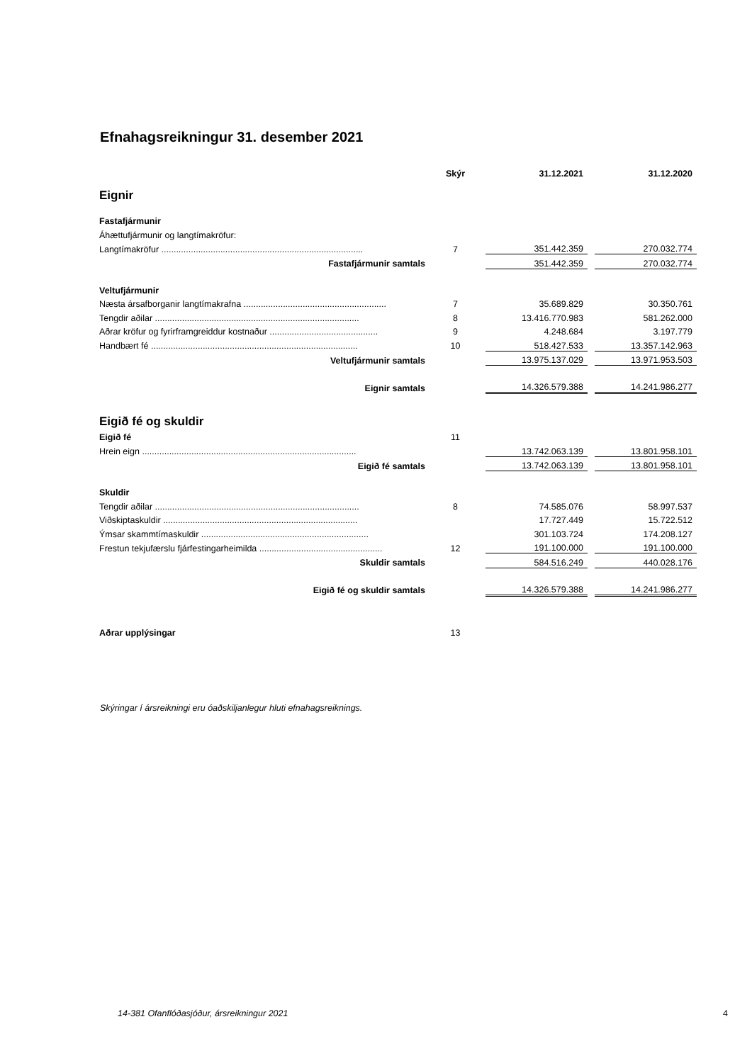Efnahagsreikningur 31. desember 2021
| | Skýr | 31.12.2021 | | 31.12.2020 |
| Eignir | | | | |
| Fastafjármunir | | | | |
| Áhættufjármunir og langtímakröfur: | | | | |
| Langtímakröfur .................................................................................. | 7 | 351.442.359 | | 270.032.774 |
| Fastafjármunir samtals | | 351.442.359 | | 270.032.774 |
| Veltufjármunir | | | | |
| Næsta ársafborganir langtímakrafna .......................................................... | 7 | 35.689.829 | | 30.350.761 |
| Tengdir aðilar ................................................................................... | 8 | 13.416.770.983 | | 581.262.000 |
| Aðrar kröfur og fyrirframgreiddur kostnaður ............................................ | 9 | 4.248.684 | | 3.197.779 |
| Handbært fé .................................................................................... | 10 | 518.427.533 | | 13.357.142.963 |
| Veltufjármunir samtals | | 13.975.137.029 | | 13.971.953.503 |
| Eignir samtals | | 14.326.579.388 | | 14.241.986.277 |
| Eigið fé og skuldir | | | | |
| Eigið fé | 11 | | | |
| Hrein eign ....................................................................................... | | 13.742.063.139 | | 13.801.958.101 |
| Eigið fé samtals | | 13.742.063.139 | | 13.801.958.101 |
| Skuldir | | | | |
| Tengdir aðilar ................................................................................... | 8 | 74.585.076 | | 58.997.537 |
| Viðskiptaskuldir ............................................................................... | | 17.727.449 | | 15.722.512 |
| Ýmsar skammtímaskuldir .................................................................... | | 301.103.724 | | 174.208.127 |
| Frestun tekjufærslu fjárfestingarheimilda .................................................. | 12 | 191.100.000 | | 191.100.000 |
| Skuldir samtals | | 584.516.249 | | 440.028.176 |
| Eigið fé og skuldir samtals | | 14.326.579.388 | | 14.241.986.277 |
| Aðrar upplýsingar | 13 | | | |
Skýringar í ársreikningi eru óaðskiljanlegur hluti efnahagsreiknings.
14-381 Ofanflóðasjóður, ársreikningur 2021
4